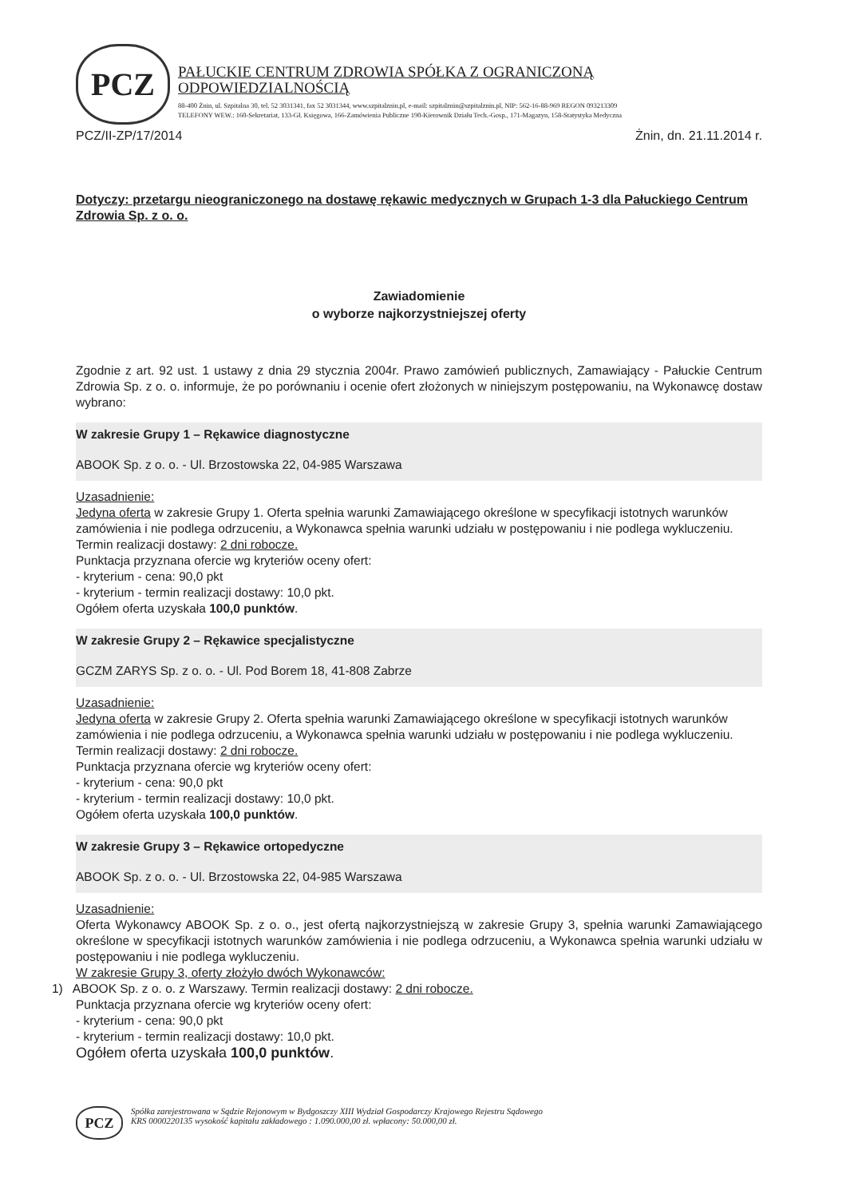PCZ
PAŁUCKIE CENTRUM ZDROWIA SPÓŁKA Z OGRANICZONĄ ODPOWIEDZIALNOŚCIĄ
88-400 Żnin, ul. Szpitalna 30, tel. 52 3031341, fax 52 3031344, www.szpitalznin.pl, e-mail: szpitalznin@szpitalznin.pl, NIP: 562-16-88-969 REGON 093213309
TELEFONY WEW.: 160-Sekretariat, 133-Gł. Księgowa, 166-Zamówienia Publiczne 190-Kierownik Działu Tech.-Gosp., 171-Magazyn, 158-Statystyka Medyczna
PCZ/II-ZP/17/2014 Żnin, dn. 21.11.2014 r.
Dotyczy: przetargu nieograniczonego na dostawę rękawic medycznych w Grupach 1-3 dla Pałuckiego Centrum Zdrowia Sp. z o. o.
Zawiadomienie
o wyborze najkorzystniejszej oferty
Zgodnie z art. 92 ust. 1 ustawy z dnia 29 stycznia 2004r. Prawo zamówień publicznych, Zamawiający - Pałuckie Centrum Zdrowia Sp. z o. o. informuje, że po porównaniu i ocenie ofert złożonych w niniejszym postępowaniu, na Wykonawcę dostaw wybrano:
W zakresie Grupy 1 – Rękawice diagnostyczne
ABOOK Sp. z o. o. - Ul. Brzostowska 22, 04-985 Warszawa
Uzasadnienie:
Jedyna oferta w zakresie Grupy 1. Oferta spełnia warunki Zamawiającego określone w specyfikacji istotnych warunków zamówienia i nie podlega odrzuceniu, a Wykonawca spełnia warunki udziału w postępowaniu i nie podlega wykluczeniu. Termin realizacji dostawy: 2 dni robocze.
Punktacja przyznana ofercie wg kryteriów oceny ofert:
- kryterium - cena: 90,0 pkt
- kryterium - termin realizacji dostawy: 10,0 pkt.
Ogółem oferta uzyskała 100,0 punktów.
W zakresie Grupy 2 – Rękawice specjalistyczne
GCZM ZARYS Sp. z o. o. - Ul. Pod Borem 18, 41-808 Zabrze
Uzasadnienie:
Jedyna oferta w zakresie Grupy 2. Oferta spełnia warunki Zamawiającego określone w specyfikacji istotnych warunków zamówienia i nie podlega odrzuceniu, a Wykonawca spełnia warunki udziału w postępowaniu i nie podlega wykluczeniu. Termin realizacji dostawy: 2 dni robocze.
Punktacja przyznana ofercie wg kryteriów oceny ofert:
- kryterium - cena: 90,0 pkt
- kryterium - termin realizacji dostawy: 10,0 pkt.
Ogółem oferta uzyskała 100,0 punktów.
W zakresie Grupy 3 – Rękawice ortopedyczne
ABOOK Sp. z o. o. - Ul. Brzostowska 22, 04-985 Warszawa
Uzasadnienie:
Oferta Wykonawcy ABOOK Sp. z o. o., jest ofertą najkorzystniejszą w zakresie Grupy 3, spełnia warunki Zamawiającego określone w specyfikacji istotnych warunków zamówienia i nie podlega odrzuceniu, a Wykonawca spełnia warunki udziału w postępowaniu i nie podlega wykluczeniu.
W zakresie Grupy 3, oferty złożyło dwóch Wykonawców:
1) ABOOK Sp. z o. o. z Warszawy. Termin realizacji dostawy: 2 dni robocze.
Punktacja przyznana ofercie wg kryteriów oceny ofert:
- kryterium - cena: 90,0 pkt
- kryterium - termin realizacji dostawy: 10,0 pkt.
Ogółem oferta uzyskała 100,0 punktów.
PCZ
Spółka zarejestrowana w Sądzie Rejonowym w Bydgoszczy XIII Wydział Gospodarczy Krajowego Rejestru Sądowego
KRS 0000220135 wysokość kapitału zakładowego : 1.090.000,00 zł. wpłacony: 50.000,00 zł.